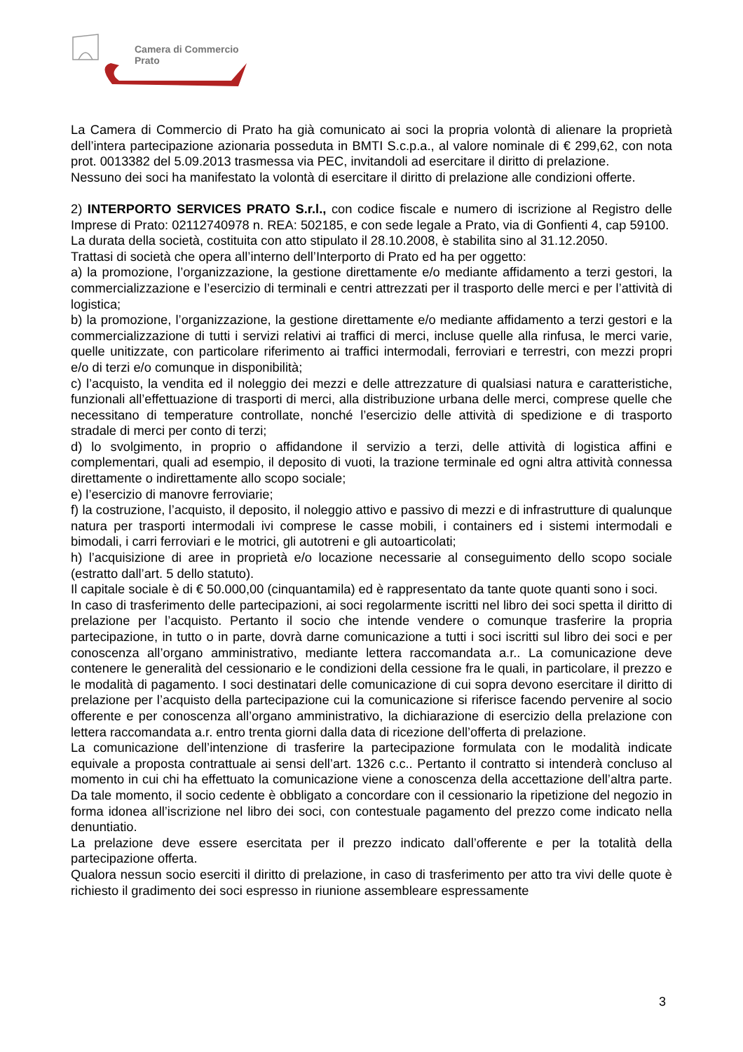Camera di Commercio
Prato
La Camera di Commercio di Prato ha già comunicato ai soci la propria volontà di alienare la proprietà dell’intera partecipazione azionaria posseduta in BMTI S.c.p.a., al valore nominale di € 299,62, con nota prot. 0013382 del 5.09.2013 trasmessa via PEC, invitandoli ad esercitare il diritto di prelazione.
Nessuno dei soci ha manifestato la volontà di esercitare il diritto di prelazione alle condizioni offerte.
2) INTERPORTO SERVICES PRATO S.r.l., con codice fiscale e numero di iscrizione al Registro delle Imprese di Prato: 02112740978 n. REA: 502185, e con sede legale a Prato, via di Gonfienti 4, cap 59100.
La durata della società, costituita con atto stipulato il 28.10.2008, è stabilita sino al 31.12.2050.
Trattasi di società che opera all’interno dell’Interporto di Prato ed ha per oggetto:
a) la promozione, l’organizzazione, la gestione direttamente e/o mediante affidamento a terzi gestori, la commercializzazione e l’esercizio di terminali e centri attrezzati per il trasporto delle merci e per l’attività di logistica;
b) la promozione, l’organizzazione, la gestione direttamente e/o mediante affidamento a terzi gestori e la commercializzazione di tutti i servizi relativi ai traffici di merci, incluse quelle alla rinfusa, le merci varie, quelle unitizzate, con particolare riferimento ai traffici intermodali, ferroviari e terrestri, con mezzi propri e/o di terzi e/o comunque in disponibilità;
c) l’acquisto, la vendita ed il noleggio dei mezzi e delle attrezzature di qualsiasi natura e caratteristiche, funzionali all’effettuazione di trasporti di merci, alla distribuzione urbana delle merci, comprese quelle che necessitano di temperature controllate, nonché l’esercizio delle attività di spedizione e di trasporto stradale di merci per conto di terzi;
d) lo svolgimento, in proprio o affidandone il servizio a terzi, delle attività di logistica affini e complementari, quali ad esempio, il deposito di vuoti, la trazione terminale ed ogni altra attività connessa direttamente o indirettamente allo scopo sociale;
e) l’esercizio di manovre ferroviarie;
f) la costruzione, l’acquisto, il deposito, il noleggio attivo e passivo di mezzi e di infrastrutture di qualunque natura per trasporti intermodali ivi comprese le casse mobili, i containers ed i sistemi intermodali e bimodali, i carri ferroviari e le motrici, gli autotreni e gli autoarticolati;
h) l’acquisizione di aree in proprietà e/o locazione necessarie al conseguimento dello scopo sociale (estratto dall’art. 5 dello statuto).
Il capitale sociale è di € 50.000,00 (cinquantamila) ed è rappresentato da tante quote quanti sono i soci.
In caso di trasferimento delle partecipazioni, ai soci regolarmente iscritti nel libro dei soci spetta il diritto di prelazione per l’acquisto. Pertanto il socio che intende vendere o comunque trasferire la propria partecipazione, in tutto o in parte, dovrà darne comunicazione a tutti i soci iscritti sul libro dei soci e per conoscenza all’organo amministrativo, mediante lettera raccomandata a.r.. La comunicazione deve contenere le generalità del cessionario e le condizioni della cessione fra le quali, in particolare, il prezzo e le modalità di pagamento. I soci destinatari delle comunicazione di cui sopra devono esercitare il diritto di prelazione per l’acquisto della partecipazione cui la comunicazione si riferisce facendo pervenire al socio offerente e per conoscenza all’organo amministrativo, la dichiarazione di esercizio della prelazione con lettera raccomandata a.r. entro trenta giorni dalla data di ricezione dell’offerta di prelazione.
La comunicazione dell’intenzione di trasferire la partecipazione formulata con le modalità indicate equivale a proposta contrattuale ai sensi dell’art. 1326 c.c.. Pertanto il contratto si intenderà concluso al momento in cui chi ha effettuato la comunicazione viene a conoscenza della accettazione dell’altra parte. Da tale momento, il socio cedente è obbligato a concordare con il cessionario la ripetizione del negozio in forma idonea all’iscrizione nel libro dei soci, con contestuale pagamento del prezzo come indicato nella denuntiatio.
La prelazione deve essere esercitata per il prezzo indicato dall’offerente e per la totalità della partecipazione offerta.
Qualora nessun socio eserciti il diritto di prelazione, in caso di trasferimento per atto tra vivi delle quote è richiesto il gradimento dei soci espresso in riunione assembleare espressamente
3